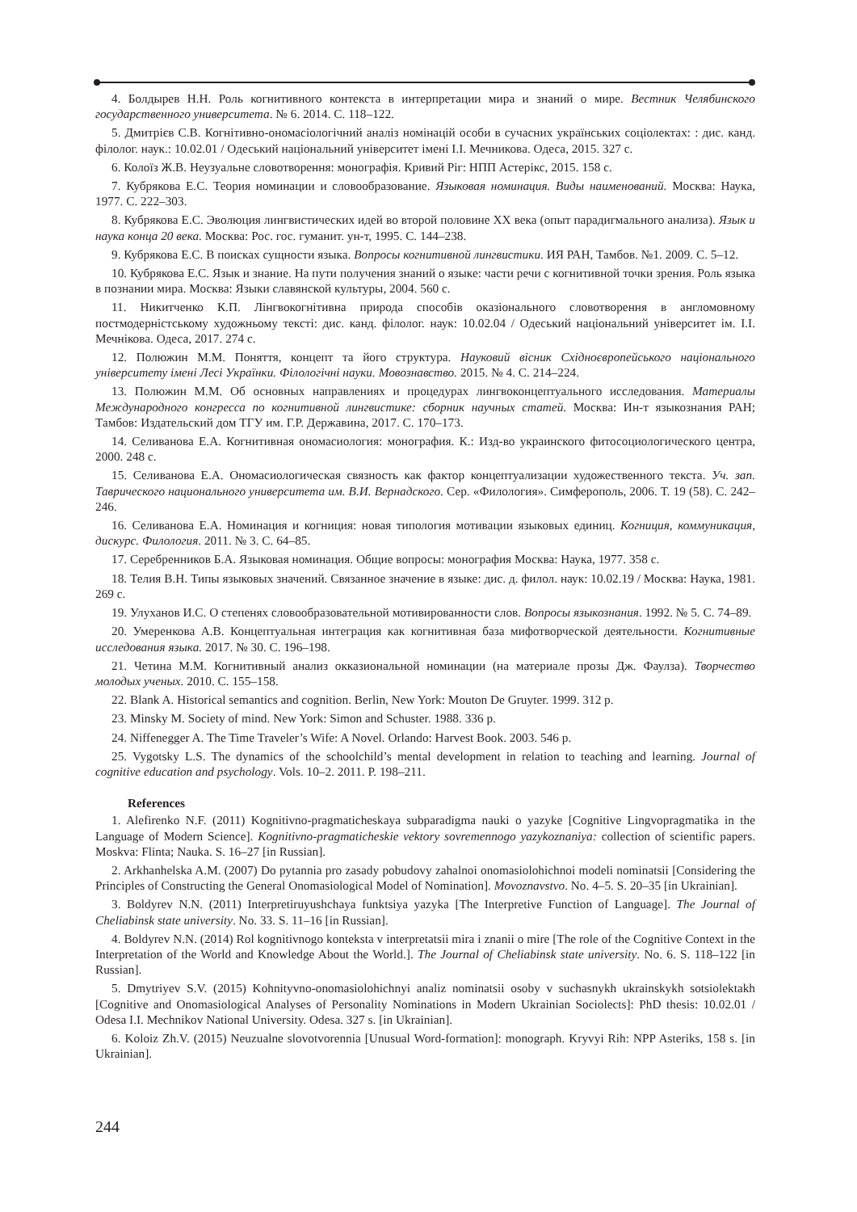4. Болдырев Н.Н. Роль когнитивного контекста в интерпретации мира и знаний о мире. Вестник Челябинского государственного университета. № 6. 2014. С. 118–122.
5. Дмитрієв С.В. Когнітивно-ономасіологічний аналіз номінацій особи в сучасних українських соціолектах: : дис. канд. філолог. наук.: 10.02.01 / Одеський національний університет імені І.І. Мечникова. Одеса, 2015. 327 с.
6. Колоїз Ж.В. Неузуальне словотворення: монографія. Кривий Ріг: НПП Астерікс, 2015. 158 с.
7. Кубрякова Е.С. Теория номинации и словообразование. Языковая номинация. Виды наименований. Москва: Наука, 1977. С. 222–303.
8. Кубрякова Е.С. Эволюция лингвистических идей во второй половине ХХ века (опыт парадигмального анализа). Язык и наука конца 20 века. Москва: Рос. гос. гуманит. ун-т, 1995. С. 144–238.
9. Кубрякова Е.С. В поисках сущности языка. Вопросы когнитивной лингвистики. ИЯ РАН, Тамбов. №1. 2009. С. 5–12.
10. Кубрякова Е.С. Язык и знание. На пути получения знаний о языке: части речи с когнитивной точки зрения. Роль языка в познании мира. Москва: Языки славянской культуры, 2004. 560 с.
11. Никитченко К.П. Лінгвокогнітивна природа способів оказіонального словотворення в англомовному постмодерністському художньому тексті: дис. канд. філолог. наук: 10.02.04 / Одеський національний університет ім. І.І. Мечнікова. Одеса, 2017. 274 с.
12. Полюжин М.М. Поняття, концепт та його структура. Науковий вісник Східноєвропейського національного університету імені Лесі Українки. Філологічні науки. Мовознавство. 2015. № 4. С. 214–224.
13. Полюжин М.М. Об основных направлениях и процедурах лингвоконцептуального исследования. Материалы Международного конгресса по когнитивной лингвистике: сборник научных статей. Москва: Ин-т языкознания РАН; Тамбов: Издательский дом ТГУ им. Г.Р. Державина, 2017. С. 170–173.
14. Селиванова Е.А. Когнитивная ономасиология: монография. К.: Изд-во украинского фитосоциологического центра, 2000. 248 с.
15. Селиванова Е.А. Ономасиологическая связность как фактор концептуализации художественного текста. Уч. зап. Таврического национального университета им. В.И. Вернадского. Сер. «Филология». Симферополь, 2006. Т. 19 (58). С. 242–246.
16. Селиванова Е.А. Номинация и когниция: новая типология мотивации языковых единиц. Когниция, коммуникация, дискурс. Филология. 2011. № 3. С. 64–85.
17. Серебренников Б.А. Языковая номинация. Общие вопросы: монография Москва: Наука, 1977. 358 с.
18. Телия В.Н. Типы языковых значений. Связанное значение в языке: дис. д. филол. наук: 10.02.19 / Москва: Наука, 1981. 269 с.
19. Улуханов И.С. О степенях словообразовательной мотивированности слов. Вопросы языкознания. 1992. № 5. С. 74–89.
20. Умеренкова А.В. Концептуальная интеграция как когнитивная база мифотворческой деятельности. Когнитивные исследования языка. 2017. № 30. С. 196–198.
21. Четина М.М. Когнитивный анализ окказиональной номинации (на материале прозы Дж. Фаулза). Творчество молодых ученых. 2010. С. 155–158.
22. Blank A. Historical semantics and cognition. Berlin, New York: Mouton De Gruyter. 1999. 312 p.
23. Minsky M. Society of mind. New York: Simon and Schuster. 1988. 336 p.
24. Niffenegger A. The Time Traveler’s Wife: A Novel. Orlando: Harvest Book. 2003. 546 p.
25. Vygotsky L.S. The dynamics of the schoolchild’s mental development in relation to teaching and learning. Journal of cognitive education and psychology. Vols. 10–2. 2011. P. 198–211.
References
1. Alefirenko N.F. (2011) Kognitivno-pragmaticheskaya subparadigma nauki o yazyke [Cognitive Lingvopragmatika in the Language of Modern Science]. Kognitivno-pragmaticheskie vektory sovremennogo yazykoznaniya: collection of scientific papers. Moskva: Flinta; Nauka. S. 16–27 [in Russian].
2. Arkhanhelska A.M. (2007) Do pytannia pro zasady pobudovy zahalnoi onomasiolohichnoi modeli nominatsii [Considering the Principles of Constructing the General Onomasiological Model of Nomination]. Movoznavstvo. No. 4–5. S. 20–35 [in Ukrainian].
3. Boldyrev N.N. (2011) Interpretiruyushchaya funktsiya yazyka [The Interpretive Function of Language]. The Journal of Cheliabinsk state university. No. 33. S. 11–16 [in Russian].
4. Boldyrev N.N. (2014) Rol kognitivnogo konteksta v interpretatsii mira i znanii o mire [The role of the Cognitive Context in the Interpretation of the World and Knowledge About the World.]. The Journal of Cheliabinsk state university. No. 6. S. 118–122 [in Russian].
5. Dmytriyev S.V. (2015) Kohnityvno-onomasiolohichnyi analiz nominatsii osoby v suchasnykh ukrainskykh sotsiolektakh [Cognitive and Onomasiological Analyses of Personality Nominations in Modern Ukrainian Sociolects]: PhD thesis: 10.02.01 / Odesa I.I. Mechnikov National University. Odesa. 327 s. [in Ukrainian].
6. Koloiz Zh.V. (2015) Neuzualne slovotvorennia [Unusual Word-formation]: monograph. Kryvyi Rih: NPP Asteriks, 158 s. [in Ukrainian].
244